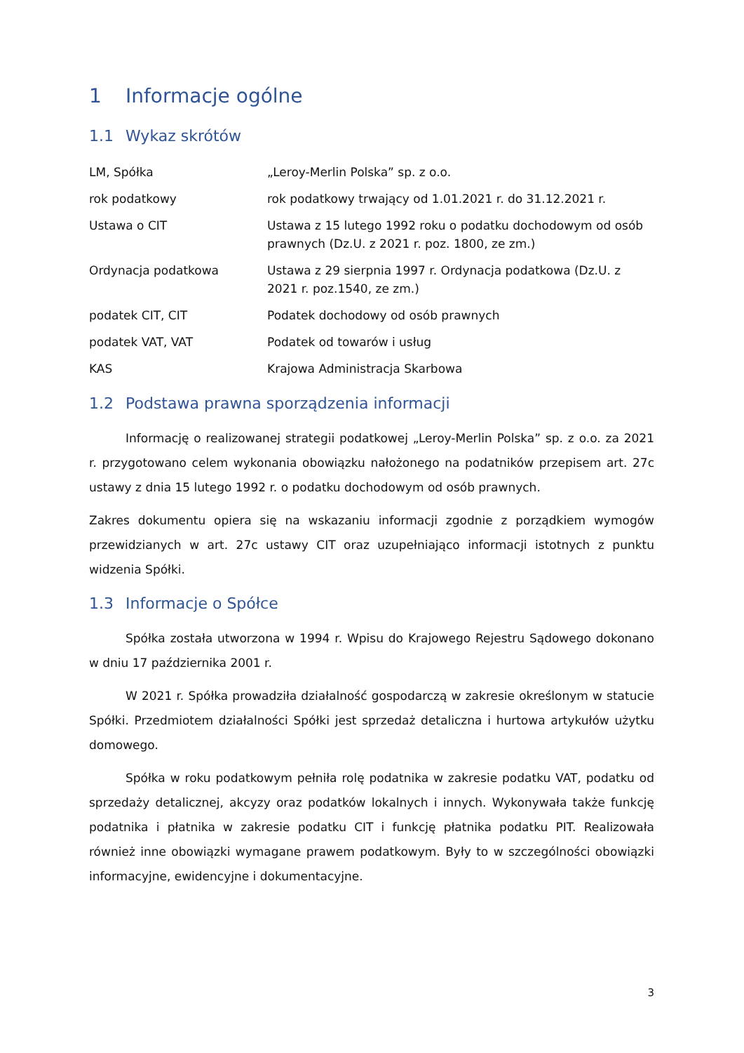1 Informacje ogólne
1.1 Wykaz skrótów
| LM, Spółka | „Leroy-Merlin Polska” sp. z o.o. |
| rok podatkowy | rok podatkowy trwający od 1.01.2021 r. do 31.12.2021 r. |
| Ustawa o CIT | Ustawa z 15 lutego 1992 roku o podatku dochodowym od osób prawnych (Dz.U. z 2021 r. poz. 1800, ze zm.) |
| Ordynacja podatkowa | Ustawa z 29 sierpnia 1997 r. Ordynacja podatkowa (Dz.U. z 2021 r. poz.1540, ze zm.) |
| podatek CIT, CIT | Podatek dochodowy od osób prawnych |
| podatek VAT, VAT | Podatek od towarów i usług |
| KAS | Krajowa Administracja Skarbowa |
1.2 Podstawa prawna sporządzenia informacji
Informację o realizowanej strategii podatkowej „Leroy-Merlin Polska” sp. z o.o. za 2021 r. przygotowano celem wykonania obowiązku nałożonego na podatników przepisem art. 27c ustawy z dnia 15 lutego 1992 r. o podatku dochodowym od osób prawnych.
Zakres dokumentu opiera się na wskazaniu informacji zgodnie z porządkiem wymogów przewidzianych w art. 27c ustawy CIT oraz uzupełniająco informacji istotnych z punktu widzenia Spółki.
1.3 Informacje o Spółce
Spółka została utworzona w 1994 r. Wpisu do Krajowego Rejestru Sądowego dokonano w dniu 17 października 2001 r.
W 2021 r. Spółka prowadziła działalność gospodarczą w zakresie określonym w statucie Spółki. Przedmiotem działalności Spółki jest sprzedaż detaliczna i hurtowa artykułów użytku domowego.
Spółka w roku podatkowym pełniła rolę podatnika w zakresie podatku VAT, podatku od sprzedaży detalicznej, akcyzy oraz podatków lokalnych i innych. Wykonywała także funkcję podatnika i płatnika w zakresie podatku CIT i funkcję płatnika podatku PIT. Realizowała również inne obowiązki wymagane prawem podatkowym. Były to w szczególności obowiązki informacyjne, ewidencyjne i dokumentacyjne.
3